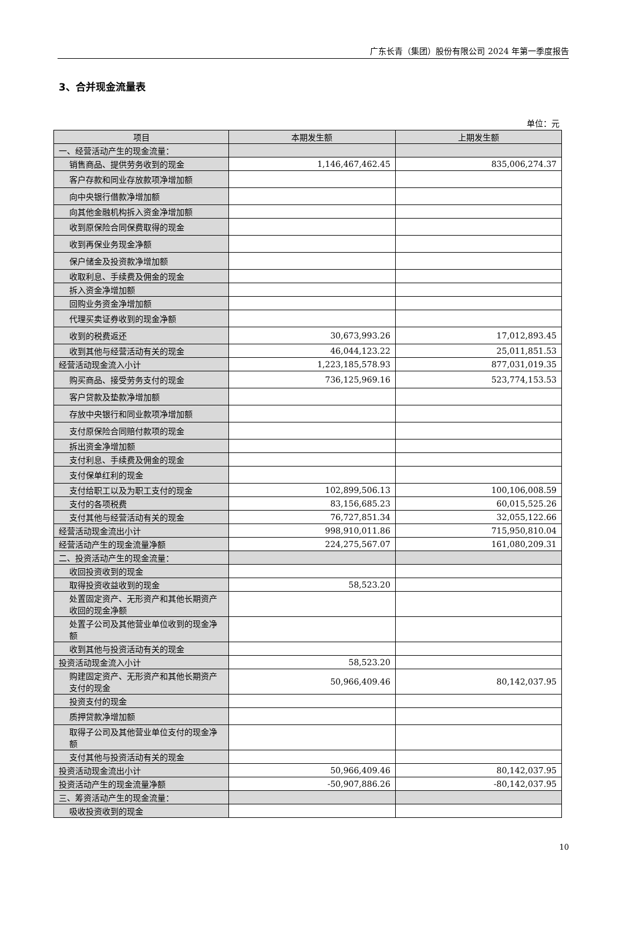广东长青（集团）股份有限公司 2024 年第一季度报告
3、合并现金流量表
单位：元
| 项目 | 本期发生额 | 上期发生额 |
| --- | --- | --- |
| 一、经营活动产生的现金流量： | | |
| 销售商品、提供劳务收到的现金 | 1,146,467,462.45 | 835,006,274.37 |
| 客户存款和同业存放款项净增加额 | | |
| 向中央银行借款净增加额 | | |
| 向其他金融机构拆入资金净增加额 | | |
| 收到原保险合同保费取得的现金 | | |
| 收到再保业务现金净额 | | |
| 保户储金及投资款净增加额 | | |
| 收取利息、手续费及佣金的现金 | | |
| 拆入资金净增加额 | | |
| 回购业务资金净增加额 | | |
| 代理买卖证券收到的现金净额 | | |
| 收到的税费返还 | 30,673,993.26 | 17,012,893.45 |
| 收到其他与经营活动有关的现金 | 46,044,123.22 | 25,011,851.53 |
| 经营活动现金流入小计 | 1,223,185,578.93 | 877,031,019.35 |
| 购买商品、接受劳务支付的现金 | 736,125,969.16 | 523,774,153.53 |
| 客户贷款及垫款净增加额 | | |
| 存放中央银行和同业款项净增加额 | | |
| 支付原保险合同赔付款项的现金 | | |
| 拆出资金净增加额 | | |
| 支付利息、手续费及佣金的现金 | | |
| 支付保单红利的现金 | | |
| 支付给职工以及为职工支付的现金 | 102,899,506.13 | 100,106,008.59 |
| 支付的各项税费 | 83,156,685.23 | 60,015,525.26 |
| 支付其他与经营活动有关的现金 | 76,727,851.34 | 32,055,122.66 |
| 经营活动现金流出小计 | 998,910,011.86 | 715,950,810.04 |
| 经营活动产生的现金流量净额 | 224,275,567.07 | 161,080,209.31 |
| 二、投资活动产生的现金流量： | | |
| 收回投资收到的现金 | | |
| 取得投资收益收到的现金 | 58,523.20 | |
| 处置固定资产、无形资产和其他长期资产收回的现金净额 | | |
| 处置子公司及其他营业单位收到的现金净额 | | |
| 收到其他与投资活动有关的现金 | | |
| 投资活动现金流入小计 | 58,523.20 | |
| 购建固定资产、无形资产和其他长期资产支付的现金 | 50,966,409.46 | 80,142,037.95 |
| 投资支付的现金 | | |
| 质押贷款净增加额 | | |
| 取得子公司及其他营业单位支付的现金净额 | | |
| 支付其他与投资活动有关的现金 | | |
| 投资活动现金流出小计 | 50,966,409.46 | 80,142,037.95 |
| 投资活动产生的现金流量净额 | -50,907,886.26 | -80,142,037.95 |
| 三、筹资活动产生的现金流量： | | |
| 吸收投资收到的现金 | | |
10